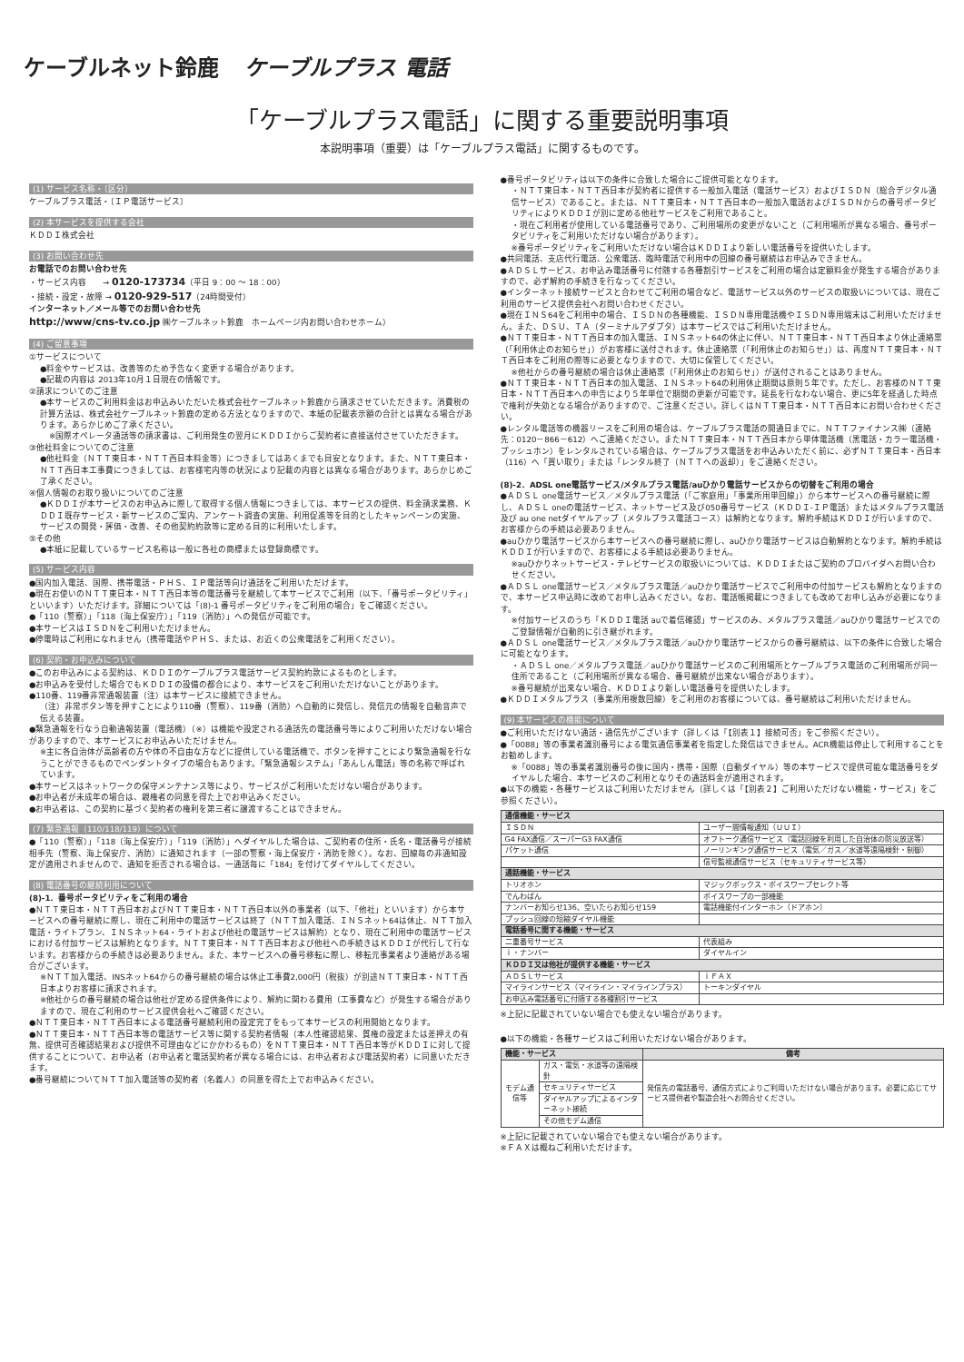ケーブルネット鈴鹿 ケーブルプラス 電話
「ケーブルプラス電話」に関する重要説明事項
本説明事項（重要）は「ケーブルプラス電話」に関するものです。
(1) サービス名称・〔区分〕
ケーブルプラス電話・〔ＩＰ電話サービス〕
(2) 本サービスを提供する会社
ＫＤＤＩ株式会社
(3) お問い合わせ先
お電話でのお問い合わせ先
・サービス内容　　→ 0120-173734（平日 9：00 ～ 18：00）
・接続・設定・故障 → 0120-929-517（24時間受付）
インターネット／メール等でのお問い合わせ先
http://www/cns-tv.co.jp ㈱ケーブルネット鈴鹿　ホームページ内お問い合わせホーム）
(4) ご留意事項
①サービスについて
●料金やサービスは、改善等のため予告なく変更する場合があります。
●記載の内容は 2013年10月１日現在の情報です。
②請求についてのご注意
●本サービスのご利用料金はお申込みいただいた株式会社ケーブルネット鈴鹿から請求させていただきます。消費税の計算方法は、株式会社ケーブルネット鈴鹿の定める方法となりますので、本紙の記載表示額の合計とは異なる場合があります。あらかじめご了承ください。
※国際オペレータ通話等の請求書は、ご利用発生の翌月にＫＤＤＩからご契約者に直接送付させていただきます。
③他社料金についてのご注意
●他社料金（ＮＴＴ東日本・ＮＴＴ西日本料金等）につきましてはあくまでも目安となります。また、ＮＴＴ東日本・ＮＴＴ西日本工事費につきましては、お客様宅内等の状況により記載の内容とは異なる場合があります。あらかじめご了承ください。
④個人情報のお取り扱いについてのご注意
●ＫＤＤＩが本サービスのお申込みに際して取得する個人情報につきましては、本サービスの提供、料金請求業務、ＫＤＤＩ既存サービス・新サービスのご案内、アンケート調査の実施、利用促進等を目的としたキャンペーンの実施、サービスの開発・評価・改善、その他契約約款等に定める目的に利用いたします。
⑤その他
●本紙に記載しているサービス名称は一般に各社の商標または登録商標です。
(5) サービス内容
●国内加入電話、国際、携帯電話・ＰＨＳ、ＩＰ電話等向け通話をご利用いただけます。
●現在お使いのＮＴＴ東日本・ＮＴＴ西日本等の電話番号を継続して本サービスでご利用（以下、「番号ポータビリティ」といいます）いただけます。詳細については「(8)-1 番号ポータビリティをご利用の場合」をご確認ください。
●「110（警察）」「118（海上保安庁）」「119（消防）」への発信が可能です。
●本サービスはＩＳＤＮをご利用いただけません。
●停電時はご利用になれません（携帯電話やＰＨＳ、または、お近くの公衆電話をご利用ください）。
(6) 契約・お申込みについて
●このお申込みによる契約は、ＫＤＤＩのケーブルプラス電話サービス契約約款によるものとします。
●お申込みを受付した場合でもＫＤＤＩの設備の都合により、本サービスをご利用いただけないことがあります。
●110番、119番非常通報装置（注）は本サービスに接続できません。
（注）非常ボタン等を押すことにより110番（警察）、119番（消防）へ自動的に発信し、発信元の情報を自動音声で伝える装置。
●緊急通報を行なう自動通報装置（電話機）（※）は機能や設定される通話先の電話番号等によりご利用いただけない場合がありますので、本サービスにお申込みいただけません。
※主に各自治体が高齢者の方や体の不自由な方などに提供している電話機で、ボタンを押すことにより緊急通報を行なうことができるものでペンダントタイプの場合もあります。「緊急通報システム」「あんしん電話」等の名称で呼ばれています。
●本サービスはネットワークの保守メンテナンス等により、サービスがご利用いただけない場合があります。
●お申込者が未成年の場合は、親権者の同意を得た上でお申込みください。
●お申込者は、この契約に基づく契約者の権利を第三者に譲渡することはできません。
(7) 緊急通報（110/118/119）について
●「110（警察）」「118（海上保安庁）」「119（消防）」へダイヤルした場合は、ご契約者の住所・氏名・電話番号が接続相手先（警察、海上保安庁、消防）に通知されます（一部の警察・海上保安庁・消防を除く）。なお、回線毎の非通知設定が適用されませんので、通知を拒否される場合は、一通話毎に「184」を付けてダイヤルしてください。
(8) 電話番号の継続利用について
(8)-1．番号ポータビリティをご利用の場合
●ＮＴＴ東日本・ＮＴＴ西日本およびＮＴＴ東日本・ＮＴＴ西日本以外の事業者（以下、「他社」といいます）から本サービスへの番号継続に際し、現在ご利用中の電話サービスは終了（ＮＴＴ加入電話、ＩＮＳネット64は休止、ＮＴＴ加入電話・ライトプラン、ＩＮＳネット64・ライトおよび他社の電話サービスは解約）となり、現在ご利用中の電話サービスにおける付加サービスは解約となります。ＮＴＴ東日本・ＮＴＴ西日本および他社への手続きはＫＤＤＩが代行して行ないます。お客様からの手続きは必要ありません。また、本サービスへの番号移転に際し、移転元事業者より連絡がある場合がございます。
※ＮＴＴ加入電話、INSネット64からの番号継続の場合は休止工事費2,000円（税抜）が別途ＮＴＴ東日本・ＮＴＴ西日本よりお客様に請求されます。
※他社からの番号継続の場合は他社が定める提供条件により、解約に関わる費用（工事費など）が発生する場合がありますので、現在ご利用のサービス提供会社へご確認ください。
●ＮＴＴ東日本・ＮＴＴ西日本による電話番号継続利用の設定完了をもって本サービスの利用開始となります。
●ＮＴＴ東日本・ＮＴＴ西日本等の電話サービス等に関する契約者情報（本人性確認結果、質権の設定または差押えの有無、提供可否確認結果および提供不可理由などにかかわるもの）をＮＴＴ東日本・ＮＴＴ西日本等がＫＤＤＩに対して提供することについて、お申込者（お申込者と電話契約者が異なる場合には、お申込者および電話契約者）に同意いただきます。
●番号継続についてＮＴＴ加入電話等の契約者（名義人）の同意を得た上でお申込みください。
●番号ポータビリティは以下の条件に合致した場合にご提供可能となります。
・ＮＴＴ東日本・ＮＴＴ西日本が契約者に提供する一般加入電話（電話サービス）およびＩＳＤＮ（総合デジタル通信サービス）であること。または、ＮＴＴ東日本・ＮＴＴ西日本の一般加入電話およびＩＳＤＮからの番号ポータビリティによりＫＤＤＩが別に定める他社サービスをご利用であること。
・現在ご利用者が使用している電話番号であり、ご利用場所の変更がないこと（ご利用場所が異なる場合、番号ポータビリティをご利用いただけない場合があります）。
※番号ポータビリティをご利用いただけない場合はＫＤＤＩより新しい電話番号を提供いたします。
●共同電話、支店代行電話、公衆電話、臨時電話で利用中の回線の番号継続はお申込みできません。
●ＡＤＳＬサービス、お申込み電話番号に付随する各種割引サービスをご利用の場合は定額料金が発生する場合がありますので、必ず解約の手続きを行なってください。
●インターネット接続サービスと合わせてご利用の場合など、電話サービス以外のサービスの取扱いについては、現在ご利用のサービス提供会社へお問い合わせください。
●現在ＩＮＳ64をご利用中の場合、ＩＳＤＮの各種機能、ＩＳＤＮ専用電話機やＩＳＤＮ専用端末はご利用いただけません。また、ＤＳＵ、ＴＡ（ターミナルアダプタ）は本サービスではご利用いただけません。
●ＮＴＴ東日本・ＮＴＴ西日本の加入電話、ＩＮＳネット64の休止に伴い、ＮＴＴ東日本・ＮＴＴ西日本より休止連絡票（「利用休止のお知らせ」）がお客様に送付されます。休止連絡票（「利用休止のお知らせ」）は、再度ＮＴＴ東日本・ＮＴＴ西日本をご利用の際等に必要となりますので、大切に保管してください。
※他社からの番号継続の場合は休止連絡票（「利用休止のお知らせ」）が送付されることはありません。
●ＮＴＴ東日本・ＮＴＴ西日本の加入電話、ＩＮＳネット64の利用休止期間は原則５年です。ただし、お客様のＮＴＴ東日本・ＮＴＴ西日本への申告により５年単位で期間の更新が可能です。延長を行なわない場合、更に5年を経過した時点で権利が失効となる場合がありますので、ご注意ください。詳しくはＮＴＴ東日本・ＮＴＴ西日本にお問い合わせください。
●レンタル電話等の機器リースをご利用の場合は、ケーブルプラス電話の開通日までに、ＮＴＴファイナンス㈱（連絡先：0120－866－612）へご連絡ください。またＮＴＴ東日本・ＮＴＴ西日本から単体電話機（黒電話・カラー電話機・プッシュホン）をレンタルされている場合は、ケーブルプラス電話をお申込みいただく前に、必ずＮＴＴ東日本・西日本（116）へ「買い取り」または「レンタル終了（ＮＴＴへの返却）」をご連絡ください。
(8)-2．ADSL one電話サービス/メタルプラス電話/auひかり電話サービスからの切替をご利用の場合
●ＡＤＳＬ one電話サービス／メタルプラス電話（「ご家庭用」「事業所用単回線」）から本サービスへの番号継続に際し、ＡＤＳＬ oneの電話サービス、ネットサービス及び050番号サービス（ＫＤＤＩ-ＩＰ電話）またはメタルプラス電話及び au one netダイヤルアップ（メタルプラス電話コース）は解約となります。解約手続はＫＤＤＩが行いますので、お客様からの手続は必要ありません。
●auひかり電話サービスから本サービスへの番号継続に際し、auひかり電話サービスは自動解約となります。解約手続はＫＤＤＩが行いますので、お客様による手続は必要ありません。
※auひかりネットサービス・テレビサービスの取扱いについては、ＫＤＤＩまたはご契約のプロバイダへお問い合わせください。
●ＡＤＳＬ one電話サービス／メタルプラス電話／auひかり電話サービスでご利用中の付加サービスも解約となりますので、本サービス申込時に改めてお申し込みください。なお、電話帳掲載につきましても改めてお申し込みが必要になります。
※付加サービスのうち「ＫＤＤＩ電話 auで着信確認」サービスのみ、メタルプラス電話／auひかり電話サービスでのご登録情報が自動的に引き継がれます。
●ＡＤＳＬ one電話サービス／メタルプラス電話／auひかり電話サービスからの番号継続は、以下の条件に合致した場合に可能となります。
・ＡＤＳＬ one／メタルプラス電話／auひかり電話サービスのご利用場所とケーブルプラス電話のご利用場所が同一住所であること（ご利用場所が異なる場合、番号継続が出来ない場合があります）。
※番号継続が出来ない場合、ＫＤＤＩより新しい電話番号を提供いたします。
●ＫＤＤＩメタルプラス（事業所用複数回線）をご利用のお客様については、番号継続はご利用いただけません。
(9) 本サービスの機能について
●ご利用いただけない通話・通信先がございます（詳しくは「【別表１】接続可否」をご参照ください）。
●「0088」等の事業者識別番号による電気通信事業者を指定した発信はできません。ACR機能は停止して利用することをお勧めします。
※「0088」等の事業者識別番号の後に国内・携帯・国際（自動ダイヤル）等の本サービスで提供可能な電話番号をダイヤルした場合、本サービスのご利用となりその通話料金が適用されます。
●以下の機能・各種サービスはご利用いただけません（詳しくは「【別表２】ご利用いただけない機能・サービス」をご参照ください）。
| 通信機能・サービス | |
| --- | --- |
| ＩＳＤＮ | ユーザー間情報通知（ＵＵＩ） |
| G4 FAX通信／スーパーG3 FAX通信 | オフトーク通信サービス（電話回線を利用した自治体の防災放送等） |
| パケット通信 | ノーリンギング通信サービス（電気／ガス／水道等遠隔検針・制御） |
| | 信号監視通信サービス（セキュリティサービス等） |
| 通話機能・サービス | |
| トリオホン | マジックボックス・ボイスワープセレクト等 |
| でんわばん | ボイスワープの一部機能 |
| ナンバーお知らせ136、空いたらお知らせ159 | 電話機能付インターホン（ドアホン） |
| プッシュ回線の短縮ダイヤル機能 | |
| 電話番号に関する機能・サービス | |
| 二重番号サービス | 代表組み |
| ｉ・ナンバー | ダイヤルイン |
| ＫＤＤＩ又は他社が提供する機能・サービス | |
| ＡＤＳＬサービス | ｉＦＡＸ |
| マイラインサービス（マイライン・マイラインプラス） | トーキンダイヤル |
| お申込み電話番号に付随する各種割引サービス | |
※上記に記載されていない場合でも使えない場合があります。
●以下の機能・各種サービスはご利用いただけない場合があります。
| 機能・サービス | | 備考 |
| --- | --- | --- |
| モデム通信等 | ガス・電気・水道等の遠隔検針 | 発信先の電話番号、通信方式によりご利用いただけない場合があります。必要に応じてサービス提供者や製造会社へお問合せください。 |
| | セキュリティサービス | |
| | ダイヤルアップによるインターネット接続 | |
| | その他モデム通信 | |
※上記に記載されていない場合でも使えない場合があります。
※ＦＡＸは概ねご利用いただけます。